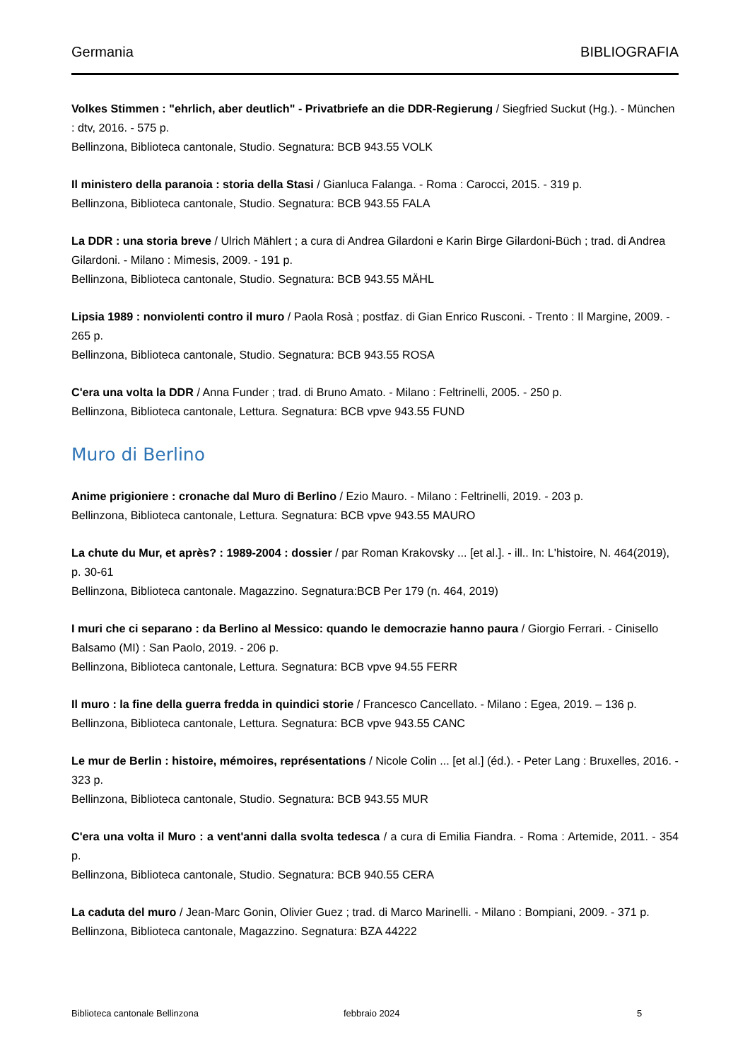Germania BIBLIOGRAFIA
Volkes Stimmen : "ehrlich, aber deutlich" - Privatbriefe an die DDR-Regierung / Siegfried Suckut (Hg.). - München : dtv, 2016. - 575 p.
Bellinzona, Biblioteca cantonale, Studio. Segnatura: BCB 943.55 VOLK
Il ministero della paranoia : storia della Stasi / Gianluca Falanga. - Roma : Carocci, 2015. - 319 p.
Bellinzona, Biblioteca cantonale, Studio. Segnatura: BCB 943.55 FALA
La DDR : una storia breve / Ulrich Mählert ; a cura di Andrea Gilardoni e Karin Birge Gilardoni-Büch ; trad. di Andrea Gilardoni. - Milano : Mimesis, 2009. - 191 p.
Bellinzona, Biblioteca cantonale, Studio. Segnatura: BCB 943.55 MÄHL
Lipsia 1989 : nonviolenti contro il muro / Paola Rosà ; postfaz. di Gian Enrico Rusconi. - Trento : Il Margine, 2009. - 265 p.
Bellinzona, Biblioteca cantonale, Studio. Segnatura: BCB 943.55 ROSA
C'era una volta la DDR / Anna Funder ; trad. di Bruno Amato. - Milano : Feltrinelli, 2005. - 250 p.
Bellinzona, Biblioteca cantonale, Lettura. Segnatura: BCB vpve 943.55 FUND
Muro di Berlino
Anime prigioniere : cronache dal Muro di Berlino / Ezio Mauro. - Milano : Feltrinelli, 2019. - 203 p.
Bellinzona, Biblioteca cantonale, Lettura. Segnatura: BCB vpve 943.55 MAURO
La chute du Mur, et après? : 1989-2004 : dossier / par Roman Krakovsky ... [et al.]. - ill.. In: L'histoire, N. 464(2019), p. 30-61
Bellinzona, Biblioteca cantonale. Magazzino. Segnatura:BCB Per 179 (n. 464, 2019)
I muri che ci separano : da Berlino al Messico: quando le democrazie hanno paura / Giorgio Ferrari. - Cinisello Balsamo (MI) : San Paolo, 2019. - 206 p.
Bellinzona, Biblioteca cantonale, Lettura. Segnatura: BCB vpve 94.55 FERR
Il muro : la fine della guerra fredda in quindici storie / Francesco Cancellato. - Milano : Egea, 2019. – 136 p.
Bellinzona, Biblioteca cantonale, Lettura. Segnatura: BCB vpve 943.55 CANC
Le mur de Berlin : histoire, mémoires, représentations / Nicole Colin ... [et al.] (éd.). - Peter Lang : Bruxelles, 2016. - 323 p.
Bellinzona, Biblioteca cantonale, Studio. Segnatura: BCB 943.55 MUR
C'era una volta il Muro : a vent'anni dalla svolta tedesca / a cura di Emilia Fiandra. - Roma : Artemide, 2011. - 354 p.
Bellinzona, Biblioteca cantonale, Studio. Segnatura: BCB 940.55 CERA
La caduta del muro / Jean-Marc Gonin, Olivier Guez ; trad. di Marco Marinelli. - Milano : Bompiani, 2009. - 371 p.
Bellinzona, Biblioteca cantonale, Magazzino. Segnatura: BZA 44222
Biblioteca cantonale Bellinzona febbraio 2024 5